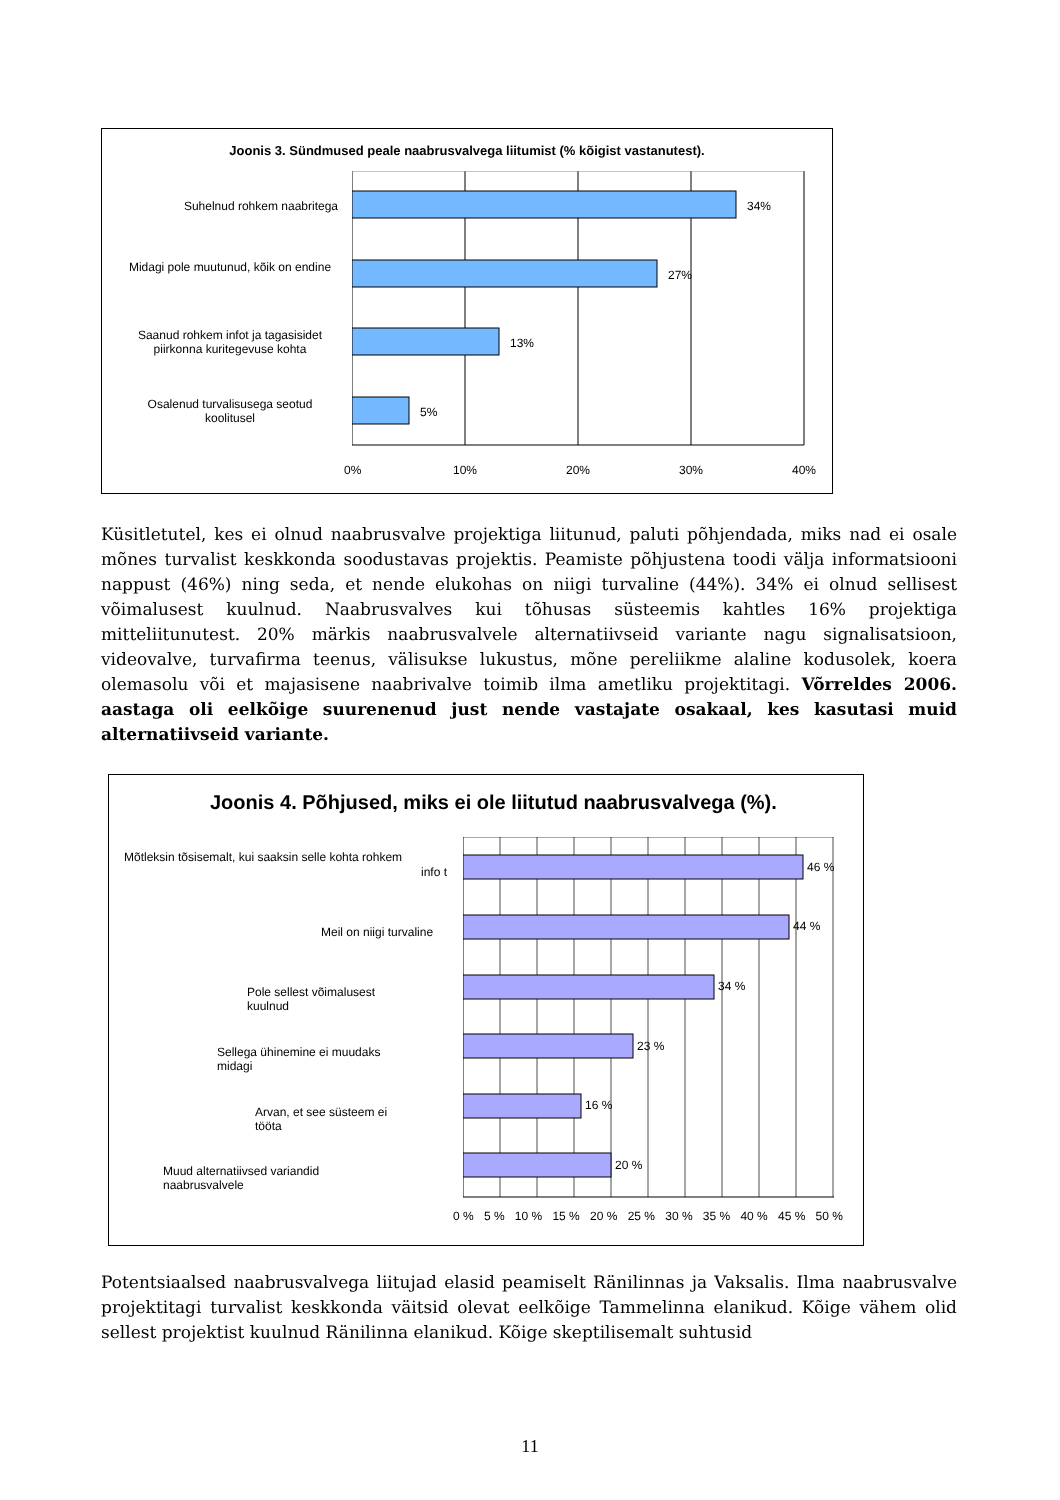Joonis 3. Sündmused peale naabrusvalvega liitumist (% kõigist vastanutest).
Suhelnud rohkem naabritega
Midagi pole muutunud, kõik on endine
Saanud rohkem infot ja tagasisidet piirkonna kuritegevuse kohta
Osalenud turvalisusega seotud koolitusel
34%
27%
13%
5%
0% 10% 20% 30% 40%
Küsitletutel, kes ei olnud naabrusvalve projektiga liitunud, paluti põhjendada, miks nad ei osale mõnes turvalist keskkonda soodustavas projektis. Peamiste põhjustena toodi välja informatsiooni nappust (46%) ning seda, et nende elukohas on niigi turvaline (44%). 34% ei olnud sellisest võimalusest kuulnud. Naabrusvalves kui tõhusas süsteemis kahtles 16% projektiga mitteliitunutest. 20% märkis naabrusvalvele alternatiivseid variante nagu signalisatsioon, videovalve, turvafirma teenus, välisukse lukustus, mõne pereliikme alaline kodusolek, koera olemasolu või et majasisene naabrivalve toimib ilma ametliku projektitagi. Võrreldes 2006. aastaga oli eelkõige suurenenud just nende vastajate osakaal, kes kasutasi muid alternatiivseid variante.
Joonis 4. Põhjused, miks ei ole liitutud naabrusvalvega (%).
Mõtleksin tõsisemalt, kui saaksin selle kohta rohkem
info t
Meil on niigi turvaline
Pole sellest võimalusest kuulnud
Sellega ühinemine ei muudaks midagi
Arvan, et see süsteem ei tööta
Muud alternatiivsed variandid naabrusvalvele
46 %
44 %
34 %
23 %
16 %
20 %
0 % 5 % 10 % 15 % 20 % 25 % 30 % 35 % 40 % 45 % 50 %
Potentsiaalsed naabrusvalvega liitujad elasid peamiselt Ränilinnas ja Vaksalis. Ilma naabrusvalve projektitagi turvalist keskkonda väitsid olevat eelkõige Tammelinna elanikud. Kõige vähem olid sellest projektist kuulnud Ränilinna elanikud. Kõige skeptilisemalt suhtusid
11